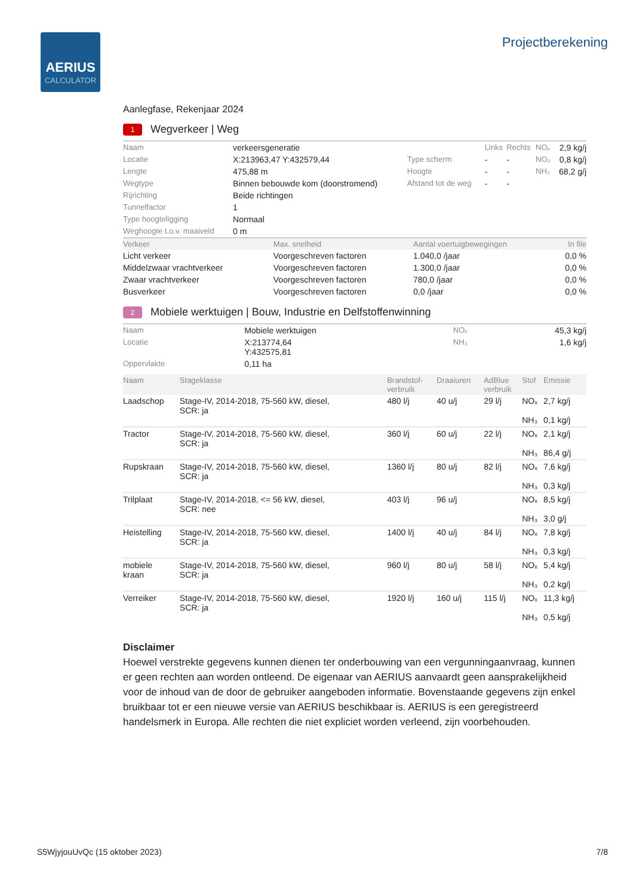AERIUS
CALCULATOR
Projectberekening
Aanlegfase, Rekenjaar 2024
1 Wegverkeer | Weg
| Naam | verkeersgeneratie | | Links | Rechts | NOₓ | 2,9 kg/j |
| Locatie | X:213963,47 Y:432579,44 | Type scherm | - | - | NO₂ | 0,8 kg/j |
| Lengte | 475,88 m | Hoogte | - | - | NH₃ | 68,2 g/j |
| Wegtype | Binnen bebouwde kom (doorstromend) | Afstand tot de weg | - | - | | |
| Rijrichting | Beide richtingen | | | | | |
| Tunnelfactor | 1 | | | | | |
| Type hoogteligging | Normaal | | | | | |
| Weghoogte t.o.v. maaiveld | 0 m | | | | | |
| Verkeer | Max. snelheid | Aantal voertuigbewegingen | In file |
| --- | --- | --- | --- |
| Licht verkeer | Voorgeschreven factoren | 1.040,0 /jaar | 0,0 % |
| Middelzwaar vrachtverkeer | Voorgeschreven factoren | 1.300,0 /jaar | 0,0 % |
| Zwaar vrachtverkeer | Voorgeschreven factoren | 780,0 /jaar | 0,0 % |
| Busverkeer | Voorgeschreven factoren | 0,0 /jaar | 0,0 % |
2 Mobiele werktuigen | Bouw, Industrie en Delfstoffenwinning
| Naam | Mobiele werktuigen | NOₓ | 45,3 kg/j |
| Locatie | X:213774,64 Y:432575,81 | NH₃ | 1,6 kg/j |
| Oppervlakte | 0,11 ha | | |
| Naam | Stageklasse | Brandstof- verbruik | Draaiuren | AdBlue verbruik | Stof | Emissie |
| --- | --- | --- | --- | --- | --- | --- |
| Laadschop | Stage-IV, 2014-2018, 75-560 kW, diesel, SCR: ja | 480 l/j | 40 u/j | 29 l/j | NOₓ NH₃ | 2,7 kg/j 0,1 kg/j |
| Tractor | Stage-IV, 2014-2018, 75-560 kW, diesel, SCR: ja | 360 l/j | 60 u/j | 22 l/j | NOₓ NH₃ | 2,1 kg/j 86,4 g/j |
| Rupskraan | Stage-IV, 2014-2018, 75-560 kW, diesel, SCR: ja | 1360 l/j | 80 u/j | 82 l/j | NOₓ NH₃ | 7,6 kg/j 0,3 kg/j |
| Trilplaat | Stage-IV, 2014-2018, <= 56 kW, diesel, SCR: nee | 403 l/j | 96 u/j | | NOₓ NH₃ | 8,5 kg/j 3,0 g/j |
| Heistelling | Stage-IV, 2014-2018, 75-560 kW, diesel, SCR: ja | 1400 l/j | 40 u/j | 84 l/j | NOₓ NH₃ | 7,8 kg/j 0,3 kg/j |
| mobiele kraan | Stage-IV, 2014-2018, 75-560 kW, diesel, SCR: ja | 960 l/j | 80 u/j | 58 l/j | NOₓ NH₃ | 5,4 kg/j 0,2 kg/j |
| Verreiker | Stage-IV, 2014-2018, 75-560 kW, diesel, SCR: ja | 1920 l/j | 160 u/j | 115 l/j | NOₓ NH₃ | 11,3 kg/j 0,5 kg/j |
Disclaimer
Hoewel verstrekte gegevens kunnen dienen ter onderbouwing van een vergunningaanvraag, kunnen er geen rechten aan worden ontleend. De eigenaar van AERIUS aanvaardt geen aansprakelijkheid voor de inhoud van de door de gebruiker aangeboden informatie. Bovenstaande gegevens zijn enkel bruikbaar tot er een nieuwe versie van AERIUS beschikbaar is. AERIUS is een geregistreerd handelsmerk in Europa. Alle rechten die niet expliciet worden verleend, zijn voorbehouden.
S5WjyjouUvQc (15 oktober 2023) 7/8